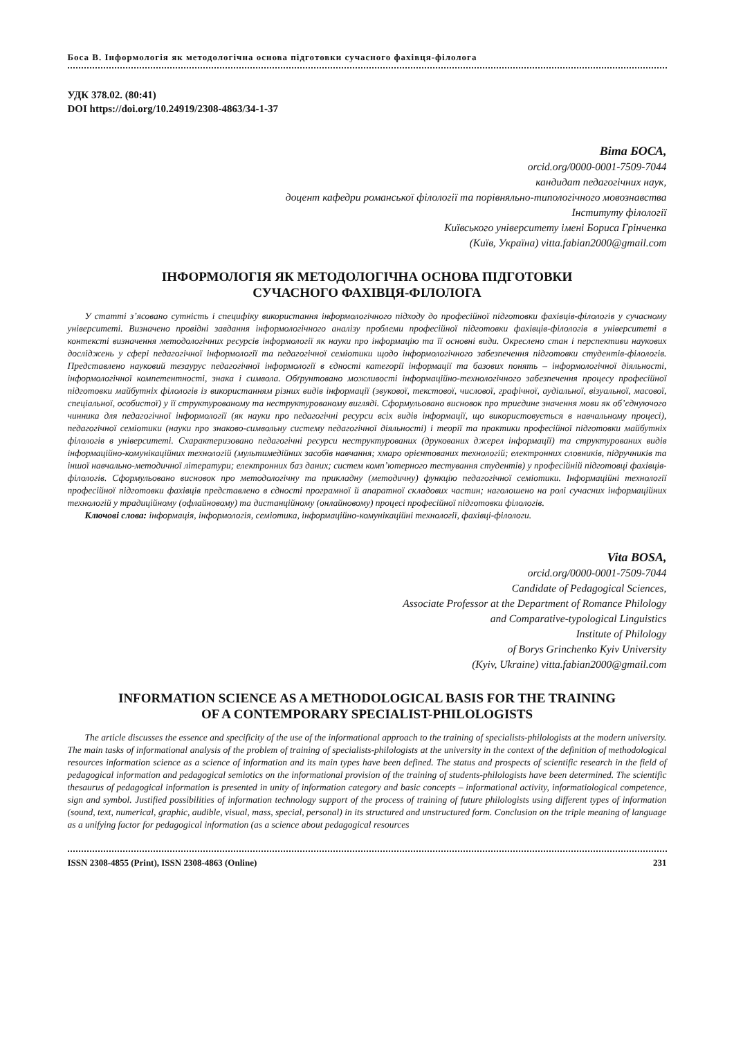Боса В. Інформологія як методологічна основа підготовки сучасного фахівця-філолога
УДК 378.02. (80:41)
DOI https://doi.org/10.24919/2308-4863/34-1-37
Віта БОСА,
orcid.org/0000-0001-7509-7044
кандидат педагогічних наук,
доцент кафедри романської філології та порівняльно-типологічного мовознавства
Інституту філології
Київського університету імені Бориса Грінченка
(Київ, Україна) vitta.fabian2000@gmail.com
ІНФОРМОЛОГІЯ ЯК МЕТОДОЛОГІЧНА ОСНОВА ПІДГОТОВКИ
СУЧАСНОГО ФАХІВЦЯ-ФІЛОЛОГА
У статті з’ясовано сутність і специфіку використання інформологічного підходу до професійної підготовки фахівців-філологів у сучасному університеті. Визначено провідні завдання інформологічного аналізу проблеми професійної підготовки фахівців-філологів в університеті в контексті визначення методологічних ресурсів інформології як науки про інформацію та її основні види. Окреслено стан і перспективи наукових досліджень у сфері педагогічної інформології та педагогічної семіотики щодо інформологічного забезпечення підготовки студентів-філологів. Представлено науковий тезаурус педагогічної інформології в єдності категорії інформації та базових понять – інформологічної діяльності, інформологічної компетентності, знака і символа. Обґрунтовано можливості інформаційно-технологічного забезпечення процесу професійної підготовки майбутніх філологів із використанням різних видів інформації (звукової, текстової, числової, графічної, аудіальної, візуальної, масової, спеціальної, особистої) у її структурованому та неструктурованому вигляді. Сформульовано висновок про триєдине значення мови як об’єднуючого чинника для педагогічної інформології (як науки про педагогічні ресурси всіх видів інформації, що використовується в навчальному процесі), педагогічної семіотики (науки про знаково-символьну систему педагогічної діяльності) і теорії та практики професійної підготовки майбутніх філологів в університеті. Схарактеризовано педагогічні ресурси неструктурованих (друкованих джерел інформації) та структурованих видів інформаційно-комунікаційних технологій (мультимедійних засобів навчання; хмаро орієнтованих технологій; електронних словників, підручників та іншої навчально-методичної літератури; електронних баз даних; систем комп’ютерного тестування студентів) у професійній підготовці фахівців-філологів. Сформульовано висновок про методологічну та прикладну (методичну) функцію педагогічної семіотики. Інформаційні технології професійної підготовки фахівців представлено в єдності програмної й апаратної складових частин; наголошено на ролі сучасних інформаційних технологій у традиційному (офлайновому) та дистанційному (онлайновому) процесі професійної підготовки філологів.
Ключові слова: інформація, інформологія, семіотика, інформаційно-комунікаційні технології, фахівці-філологи.
Vita BOSA,
orcid.org/0000-0001-7509-7044
Candidate of Pedagogical Sciences,
Associate Professor at the Department of Romance Philology
and Comparative-typological Linguistics
Institute of Philology
of Borys Grinchenko Kyiv University
(Kyiv, Ukraine) vitta.fabian2000@gmail.com
INFORMATION SCIENCE AS A METHODOLOGICAL BASIS FOR THE TRAINING
OF A CONTEMPORARY SPECIALIST-PHILOLOGISTS
The article discusses the essence and specificity of the use of the informational approach to the training of specialists-philologists at the modern university. The main tasks of informational analysis of the problem of training of specialists-philologists at the university in the context of the definition of methodological resources information science as a science of information and its main types have been defined. The status and prospects of scientific research in the field of pedagogical information and pedagogical semiotics on the informational provision of the training of students-philologists have been determined. The scientific thesaurus of pedagogical information is presented in unity of information category and basic concepts – informational activity, informatiological competence, sign and symbol. Justified possibilities of information technology support of the process of training of future philologists using different types of information (sound, text, numerical, graphic, audible, visual, mass, special, personal) in its structured and unstructured form. Conclusion on the triple meaning of language as a unifying factor for pedagogical information (as a science about pedagogical resources
ISSN 2308-4855 (Print), ISSN 2308-4863 (Online) 231